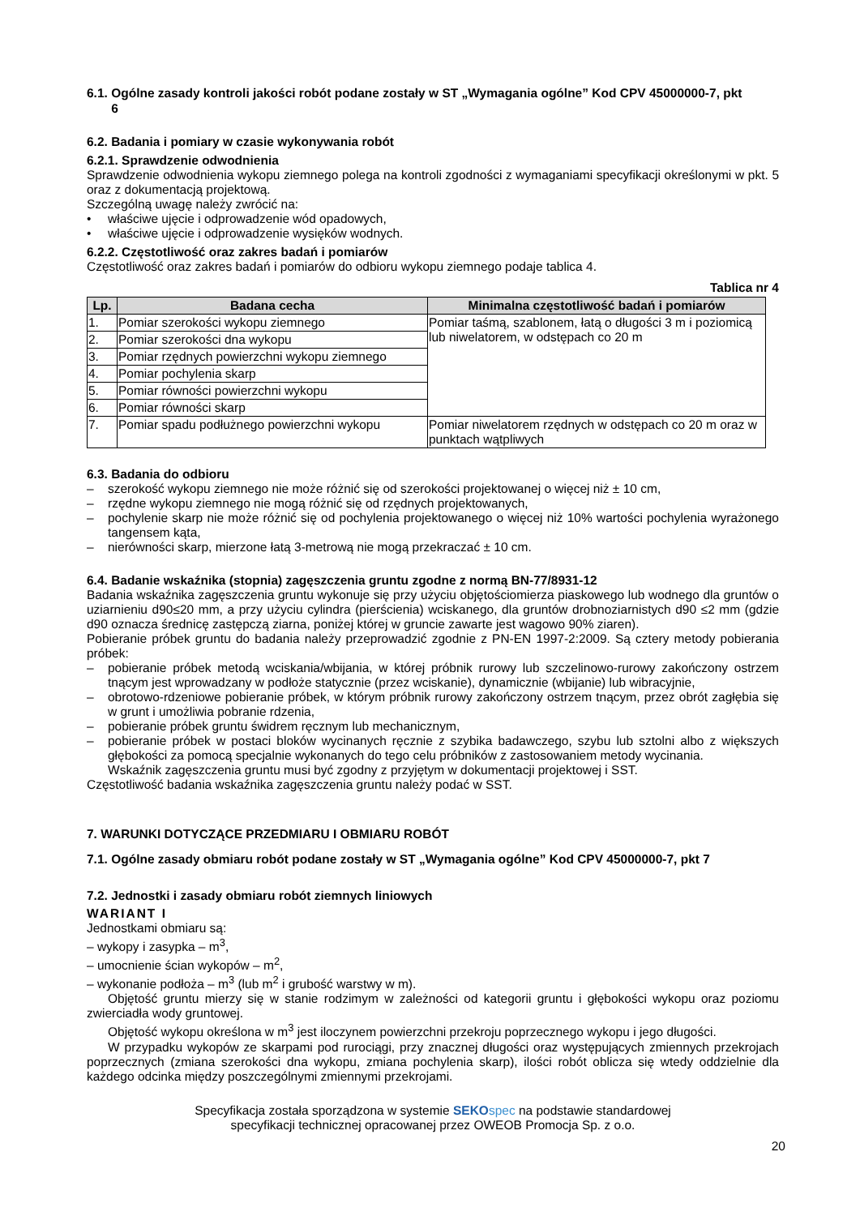6.1. Ogólne zasady kontroli jakości robót podane zostały w ST „Wymagania ogólne” Kod CPV 45000000-7, pkt
6
6.2. Badania i pomiary w czasie wykonywania robót
6.2.1. Sprawdzenie odwodnienia
Sprawdzenie odwodnienia wykopu ziemnego polega na kontroli zgodności z wymaganiami specyfikacji określonymi w pkt. 5 oraz z dokumentacją projektową.
Szczególną uwagę należy zwrócić na:
• właściwe ujęcie i odprowadzenie wód opadowych,
• właściwe ujęcie i odprowadzenie wysięków wodnych.
6.2.2. Częstotliwość oraz zakres badań i pomiarów
Częstotliwość oraz zakres badań i pomiarów do odbioru wykopu ziemnego podaje tablica 4.
Tablica nr 4
| Lp. | Badana cecha | Minimalna częstotliwość badań i pomiarów |
| --- | --- | --- |
| 1. | Pomiar szerokości wykopu ziemnego | Pomiar taśmą, szablonem, łatą o długości 3 m i poziomicą lub niwelatorem, w odstępach co 20 m |
| 2. | Pomiar szerokości dna wykopu | |
| 3. | Pomiar rzędnych powierzchni wykopu ziemnego | |
| 4. | Pomiar pochylenia skarp | |
| 5. | Pomiar równości powierzchni wykopu | |
| 6. | Pomiar równości skarp | |
| 7. | Pomiar spadu podłużnego powierzchni wykopu | Pomiar niwelatorem rzędnych w odstępach co 20 m oraz w punktach wątpliwych |
6.3. Badania do odbioru
– szerokość wykopu ziemnego nie może różnić się od szerokości projektowanej o więcej niż ± 10 cm,
– rzędne wykopu ziemnego nie mogą różnić się od rzędnych projektowanych,
– pochylenie skarp nie może różnić się od pochylenia projektowanego o więcej niż 10% wartości pochylenia wyrażonego tangensem kąta,
– nierówności skarp, mierzone łatą 3-metrową nie mogą przekraczać ± 10 cm.
6.4. Badanie wskaźnika (stopnia) zagęszczenia gruntu zgodne z normą BN-77/8931-12
Badania wskaźnika zagęszczenia gruntu wykonuje się przy użyciu objętościomierza piaskowego lub wodnego dla gruntów o uziarnieniu d90≤20 mm, a przy użyciu cylindra (pierścienia) wciskanego, dla gruntów drobnoziarnistych d90 ≤2 mm (gdzie d90 oznacza średnicę zastępczą ziarna, poniżej której w gruncie zawarte jest wagowo 90% ziaren).
Pobieranie próbek gruntu do badania należy przeprowadzić zgodnie z PN-EN 1997-2:2009. Są cztery metody pobierania próbek:
– pobieranie próbek metodą wciskania/wbijania, w której próbnik rurowy lub szczelinowo-rurowy zakończony ostrzem tnącym jest wprowadzany w podłoże statycznie (przez wciskanie), dynamicznie (wbijanie) lub wibracyjnie,
– obrotowo-rdzeniowe pobieranie próbek, w którym próbnik rurowy zakończony ostrzem tnącym, przez obrót zagłębia się w grunt i umożliwia pobranie rdzenia,
– pobieranie próbek gruntu świdrem ręcznym lub mechanicznym,
– pobieranie próbek w postaci bloków wycinanych ręcznie z szybika badawczego, szybu lub sztolni albo z większych głębokości za pomocą specjalnie wykonanych do tego celu próbników z zastosowaniem metody wycinania.
Wskaźnik zagęszczenia gruntu musi być zgodny z przyjętym w dokumentacji projektowej i SST.
Częstotliwość badania wskaźnika zagęszczenia gruntu należy podać w SST.
7. WARUNKI DOTYCZĄCE PRZEDMIARU I OBMIARU ROBÓT
7.1. Ogólne zasady obmiaru robót podane zostały w ST „Wymagania ogólne” Kod CPV 45000000-7, pkt 7
7.2. Jednostki i zasady obmiaru robót ziemnych liniowych
WARIANT I
Jednostkami obmiaru są:
– wykopy i zasypka – m<sup>3</sup>,
– umocnienie ścian wykopów – m<sup>2</sup>,
– wykonanie podłoża – m<sup>3</sup> (lub m<sup>2</sup> i grubość warstwy w m).
Objętość gruntu mierzy się w stanie rodzimym w zależności od kategorii gruntu i głębokości wykopu oraz poziomu zwierciadła wody gruntowej.
Objętość wykopu określona w m<sup>3</sup> jest iloczynem powierzchni przekroju poprzecznego wykopu i jego długości.
W przypadku wykopów ze skarpami pod rurociągi, przy znacznej długości oraz występujących zmiennych przekrojach poprzecznych (zmiana szerokości dna wykopu, zmiana pochylenia skarp), ilości robót oblicza się wtedy oddzielnie dla każdego odcinka między poszczególnymi zmiennymi przekrojami.
Specyfikacja została sporządzona w systemie SEKO spec na podstawie standardowej
specyfikacji technicznej opracowanej przez OWEOB Promocja Sp. z o.o.
20